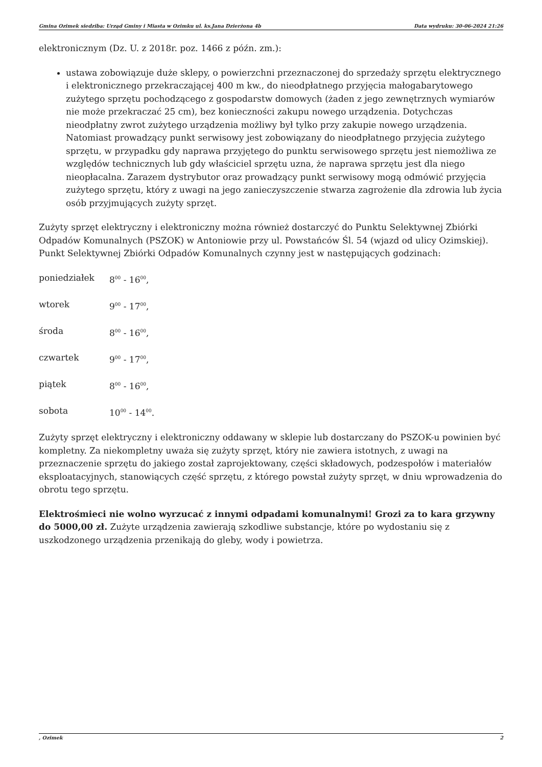Gmina Ozimek siedziba: Urząd Gminy i Miasta w Ozimku ul. ks.Jana Dzierżona 4b Data wydruku: 30-06-2024 21:26
elektronicznym (Dz. U. z 2018r. poz. 1466 z późn. zm.):
ustawa zobowiązuje duże sklepy, o powierzchni przeznaczonej do sprzedaży sprzętu elektrycznego i elektronicznego przekraczającej 400 m kw., do nieodpłatnego przyjęcia małogabarytowego zużytego sprzętu pochodzącego z gospodarstw domowych (żaden z jego zewnętrznych wymiarów nie może przekraczać 25 cm), bez konieczności zakupu nowego urządzenia. Dotychczas nieodpłatny zwrot zużytego urządzenia możliwy był tylko przy zakupie nowego urządzenia. Natomiast prowadzący punkt serwisowy jest zobowiązany do nieodpłatnego przyjęcia zużytego sprzętu, w przypadku gdy naprawa przyjętego do punktu serwisowego sprzętu jest niemożliwa ze względów technicznych lub gdy właściciel sprzętu uzna, że naprawa sprzętu jest dla niego nieopłacalna. Zarazem dystrybutor oraz prowadzący punkt serwisowy mogą odmówić przyjęcia zużytego sprzętu, który z uwagi na jego zanieczyszczenie stwarza zagrożenie dla zdrowia lub życia osób przyjmujących zużyty sprzęt.
Zużyty sprzęt elektryczny i elektroniczny można również dostarczyć do Punktu Selektywnej Zbiórki Odpadów Komunalnych (PSZOK) w Antoniowie przy ul. Powstańców Śl. 54 (wjazd od ulicy Ozimskiej). Punkt Selektywnej Zbiórki Odpadów Komunalnych czynny jest w następujących godzinach:
poniedziałek 8<sup>00</sup> - 16<sup>00</sup>,
wtorek 9<sup>00</sup> - 17<sup>00</sup>,
środa 8<sup>00</sup> - 16<sup>00</sup>,
czwartek 9<sup>00</sup> - 17<sup>00</sup>,
piątek 8<sup>00</sup> - 16<sup>00</sup>,
sobota 10<sup>00</sup> - 14<sup>00</sup>.
Zużyty sprzęt elektryczny i elektroniczny oddawany w sklepie lub dostarczany do PSZOK-u powinien być kompletny. Za niekompletny uważa się zużyty sprzęt, który nie zawiera istotnych, z uwagi na przeznaczenie sprzętu do jakiego został zaprojektowany, części składowych, podzespołów i materiałów eksploatacyjnych, stanowiących część sprzętu, z którego powstał zużyty sprzęt, w dniu wprowadzenia do obrotu tego sprzętu.
Elektrośmieci nie wolno wyrzucać z innymi odpadami komunalnymi! Grozi za to kara grzywny do 5000,00 zł. Zużyte urządzenia zawierają szkodliwe substancje, które po wydostaniu się z uszkodzonego urządzenia przenikają do gleby, wody i powietrza.
, Ozimek 2